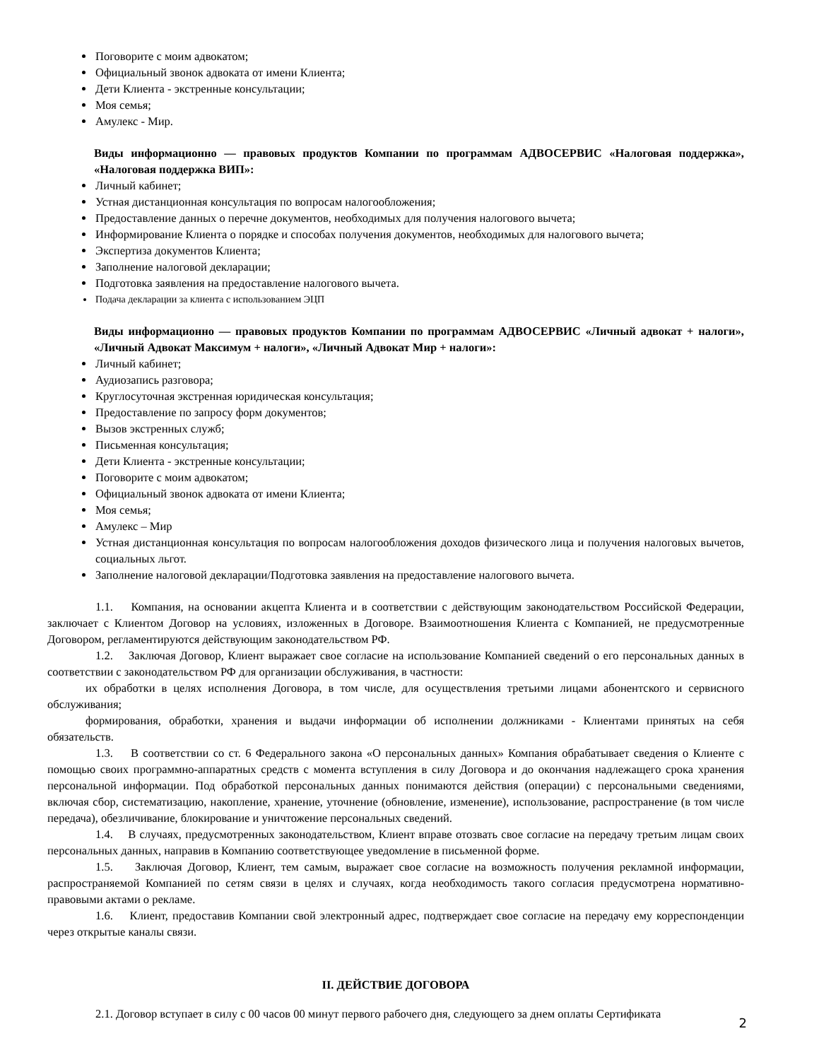Поговорите с моим адвокатом;
Официальный звонок адвоката от имени Клиента;
Дети Клиента - экстренные консультации;
Моя семья;
Амулекс - Мир.
Виды информационно — правовых продуктов Компании по программам АДВОСЕРВИС «Налоговая поддержка», «Налоговая поддержка ВИП»:
Личный кабинет;
Устная дистанционная консультация по вопросам налогообложения;
Предоставление данных о перечне документов, необходимых для получения налогового вычета;
Информирование Клиента о порядке и способах получения документов, необходимых для налогового вычета;
Экспертиза документов Клиента;
Заполнение налоговой декларации;
Подготовка заявления на предоставление налогового вычета.
Подача декларации за клиента с использованием ЭЦП
Виды информационно — правовых продуктов Компании по программам АДВОСЕРВИС «Личный адвокат + налоги», «Личный Адвокат Максимум + налоги», «Личный Адвокат Мир + налоги»:
Личный кабинет;
Аудиозапись разговора;
Круглосуточная экстренная юридическая консультация;
Предоставление по запросу форм документов;
Вызов экстренных служб;
Письменная консультация;
Дети Клиента - экстренные консультации;
Поговорите с моим адвокатом;
Официальный звонок адвоката от имени Клиента;
Моя семья;
Амулекс – Мир
Устная дистанционная консультация по вопросам налогообложения доходов физического лица и получения налоговых вычетов, социальных льгот.
Заполнение налоговой декларации/Подготовка заявления на предоставление налогового вычета.
1.1. Компания, на основании акцепта Клиента и в соответствии с действующим законодательством Российской Федерации, заключает с Клиентом Договор на условиях, изложенных в Договоре. Взаимоотношения Клиента с Компанией, не предусмотренные Договором, регламентируются действующим законодательством РФ.
1.2. Заключая Договор, Клиент выражает свое согласие на использование Компанией сведений о его персональных данных в соответствии с законодательством РФ для организации обслуживания, в частности:
их обработки в целях исполнения Договора, в том числе, для осуществления третьими лицами абонентского и сервисного обслуживания;
формирования, обработки, хранения и выдачи информации об исполнении должниками - Клиентами принятых на себя обязательств.
1.3. В соответствии со ст. 6 Федерального закона «О персональных данных» Компания обрабатывает сведения о Клиенте с помощью своих программно-аппаратных средств с момента вступления в силу Договора и до окончания надлежащего срока хранения персональной информации. Под обработкой персональных данных понимаются действия (операции) с персональными сведениями, включая сбор, систематизацию, накопление, хранение, уточнение (обновление, изменение), использование, распространение (в том числе передача), обезличивание, блокирование и уничтожение персональных сведений.
1.4. В случаях, предусмотренных законодательством, Клиент вправе отозвать свое согласие на передачу третьим лицам своих персональных данных, направив в Компанию соответствующее уведомление в письменной форме.
1.5. Заключая Договор, Клиент, тем самым, выражает свое согласие на возможность получения рекламной информации, распространяемой Компанией по сетям связи в целях и случаях, когда необходимость такого согласия предусмотрена нормативно-правовыми актами о рекламе.
1.6. Клиент, предоставив Компании свой электронный адрес, подтверждает свое согласие на передачу ему корреспонденции через открытые каналы связи.
II. ДЕЙСТВИЕ ДОГОВОРА
2.1. Договор вступает в силу с 00 часов 00 минут первого рабочего дня, следующего за днем оплаты Сертификата
2